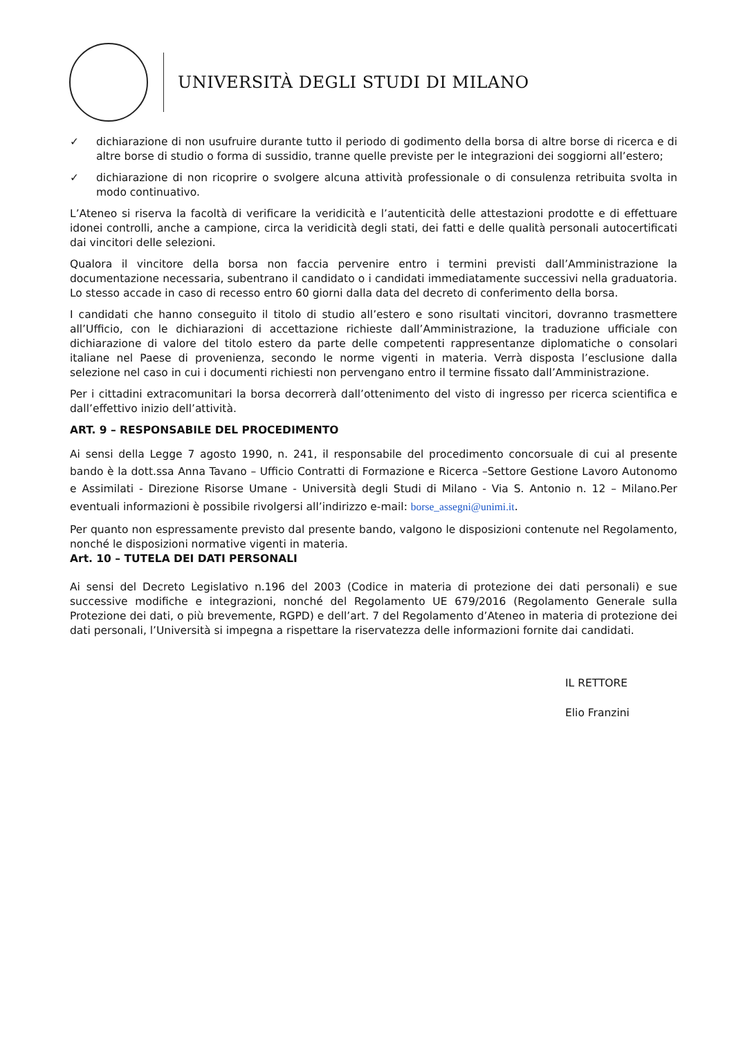UNIVERSITÀ DEGLI STUDI DI MILANO
✓ dichiarazione di non usufruire durante tutto il periodo di godimento della borsa di altre borse di ricerca e di altre borse di studio o forma di sussidio, tranne quelle previste per le integrazioni dei soggiorni all’estero;
✓ dichiarazione di non ricoprire o svolgere alcuna attività professionale o di consulenza retribuita svolta in modo continuativo.
L’Ateneo si riserva la facoltà di verificare la veridicità e l’autenticità delle attestazioni prodotte e di effettuare idonei controlli, anche a campione, circa la veridicità degli stati, dei fatti e delle qualità personali autocertificati dai vincitori delle selezioni.
Qualora il vincitore della borsa non faccia pervenire entro i termini previsti dall’Amministrazione la documentazione necessaria, subentrano il candidato o i candidati immediatamente successivi nella graduatoria. Lo stesso accade in caso di recesso entro 60 giorni dalla data del decreto di conferimento della borsa.
I candidati che hanno conseguito il titolo di studio all’estero e sono risultati vincitori, dovranno trasmettere all’Ufficio, con le dichiarazioni di accettazione richieste dall’Amministrazione, la traduzione ufficiale con dichiarazione di valore del titolo estero da parte delle competenti rappresentanze diplomatiche o consolari italiane nel Paese di provenienza, secondo le norme vigenti in materia. Verrà disposta l’esclusione dalla selezione nel caso in cui i documenti richiesti non pervengano entro il termine fissato dall’Amministrazione.
Per i cittadini extracomunitari la borsa decorrerà dall’ottenimento del visto di ingresso per ricerca scientifica e dall’effettivo inizio dell’attività.
ART. 9 – RESPONSABILE DEL PROCEDIMENTO
Ai sensi della Legge 7 agosto 1990, n. 241, il responsabile del procedimento concorsuale di cui al presente bando è la dott.ssa Anna Tavano – Ufficio Contratti di Formazione e Ricerca –Settore Gestione Lavoro Autonomo e Assimilati - Direzione Risorse Umane - Università degli Studi di Milano - Via S. Antonio n. 12 – Milano.Per eventuali informazioni è possibile rivolgersi all’indirizzo e-mail: borse_assegni@unimi.it.
Per quanto non espressamente previsto dal presente bando, valgono le disposizioni contenute nel Regolamento, nonché le disposizioni normative vigenti in materia.
Art. 10 – TUTELA DEI DATI PERSONALI
Ai sensi del Decreto Legislativo n.196 del 2003 (Codice in materia di protezione dei dati personali) e sue successive modifiche e integrazioni, nonché del Regolamento UE 679/2016 (Regolamento Generale sulla Protezione dei dati, o più brevemente, RGPD) e dell’art. 7 del Regolamento d’Ateneo in materia di protezione dei dati personali, l’Università si impegna a rispettare la riservatezza delle informazioni fornite dai candidati.
IL RETTORE
Elio Franzini